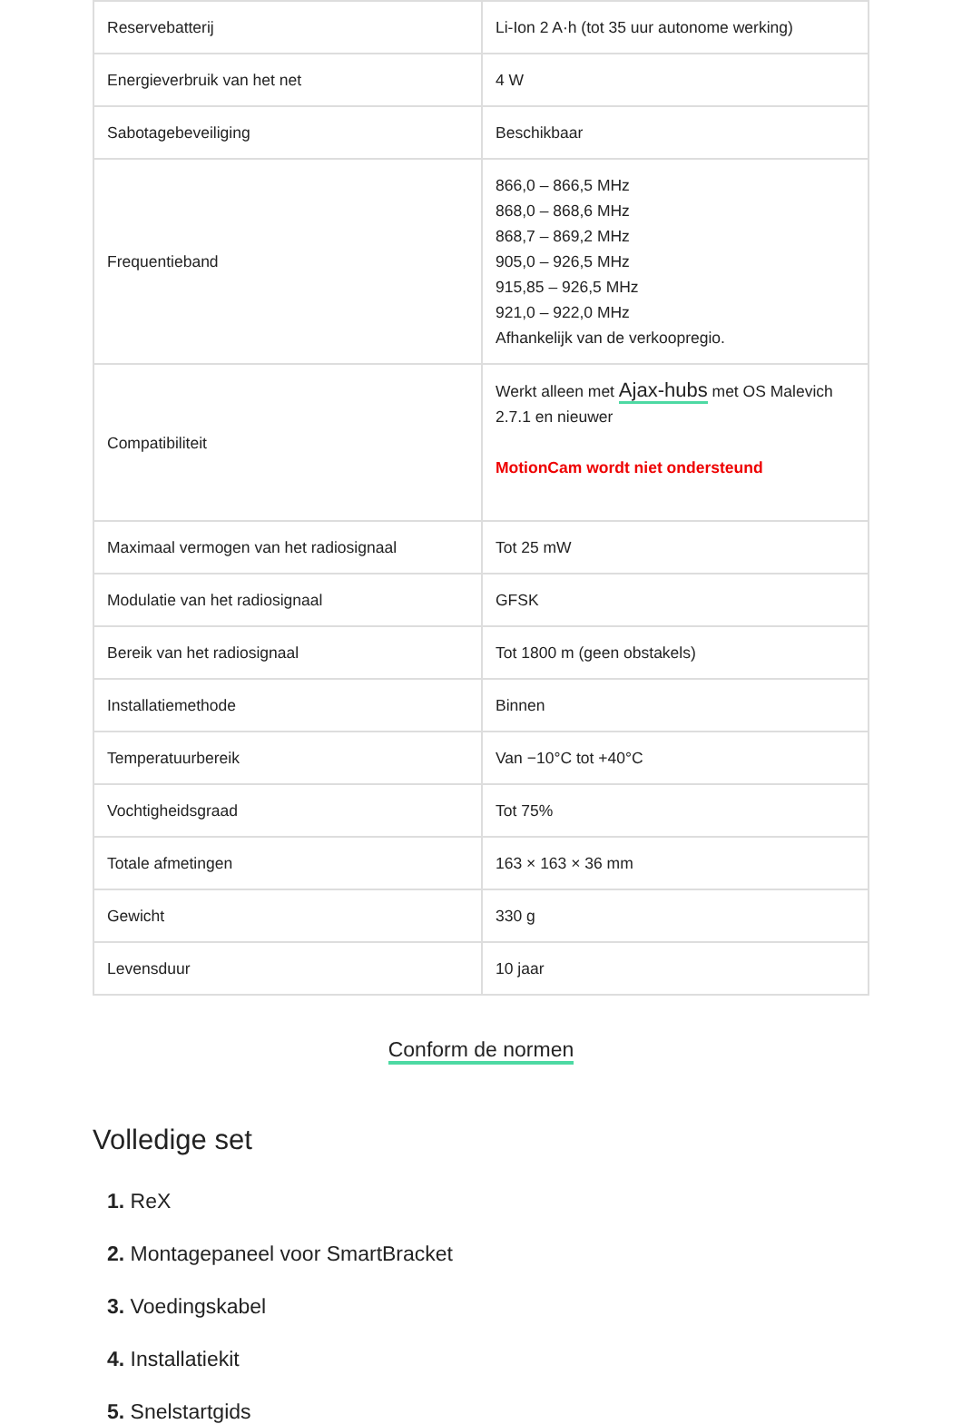| Reservebatterij | Li-Ion 2 A·h (tot 35 uur autonome werking) |
| Energieverbruik van het net | 4 W |
| Sabotagebeveiliging | Beschikbaar |
| Frequentieband | 866,0 – 866,5 MHz 868,0 – 868,6 MHz 868,7 – 869,2 MHz 905,0 – 926,5 MHz 915,85 – 926,5 MHz 921,0 – 922,0 MHz Afhankelijk van de verkoopregio. |
| Compatibiliteit | Werkt alleen met Ajax-hubs met OS Malevich 2.7.1 en nieuwer MotionCam wordt niet ondersteund |
| Maximaal vermogen van het radiosignaal | Tot 25 mW |
| Modulatie van het radiosignaal | GFSK |
| Bereik van het radiosignaal | Tot 1800 m (geen obstakels) |
| Installatiemethode | Binnen |
| Temperatuurbereik | Van −10°C tot +40°C |
| Vochtigheidsgraad | Tot 75% |
| Totale afmetingen | 163 × 163 × 36 mm |
| Gewicht | 330 g |
| Levensduur | 10 jaar |
Conform de normen
Volledige set
1. ReX
2. Montagepaneel voor SmartBracket
3. Voedingskabel
4. Installatiekit
5. Snelstartgids